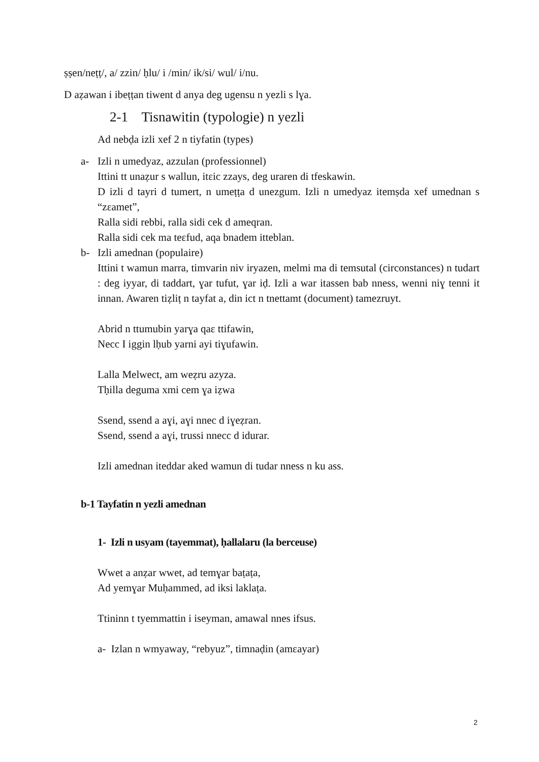ṣṣen/neṭṭ/, a/ zzin/ ḥlu/ i /min/ ik/si/ wul/ i/nu.
D aẓawan i ibeṭṭan tiwent d anya deg ugensu n yezli s lɣa.
2-1 Tisnawitin (typologie) n yezli
Ad nebḍa izli xef 2 n tiyfatin (types)
a- Izli n umedyaz, azzulan (professionnel)
Ittini tt unaẓur s wallun, itɛic zzays, deg uraren di tfeskawin.
D izli d tayri d tumert, n umeṭṭa d unezgum. Izli n umedyaz itemṣda xef umednan s “zɛamet”,
Ralla sidi rebbi, ralla sidi cek d ameqran.
Ralla sidi cek ma teɛfud, aqa bnadem itteblan.
b- Izli amednan (populaire)
Ittini t wamun marra, timvarin niv iryazen, melmi ma di temsutal (circonstances) n tudart : deg iyyar, di taddart, ɣar tufut, ɣar iḍ. Izli a war itassen bab nness, wenni niɣ tenni it innan. Awaren tiẓliṭ n tayfat a, din ict n tnettamt (document) tamezruyt.
Abrid n ttumubin yarɣa qaɛ ttifawin,
Necc I iggin lḥub yarni ayi tiɣufawin.
Lalla Melwect, am weẓru azyza.
Tḥilla deguma xmi cem ɣa iẓwa
Ssend, ssend a aɣi, aɣi nnec d iɣeẓran.
Ssend, ssend a aɣi, trussi nnecc d idurar.
Izli amednan iteddar aked wamun di tudar nness n ku ass.
b-1 Tayfatin n yezli amednan
1- Izli n usyam (tayemmat), ḥallalaru (la berceuse)
Wwet a anẓar wwet, ad temɣar baṭaṭa,
Ad yemɣar Muḥammed, ad iksi laklaṭa.
Ttininn t tyemmattin i iseyman, amawal nnes ifsus.
a- Izlan n wmyaway, “rebyuz”, timnaḍin (amɛayar)
2